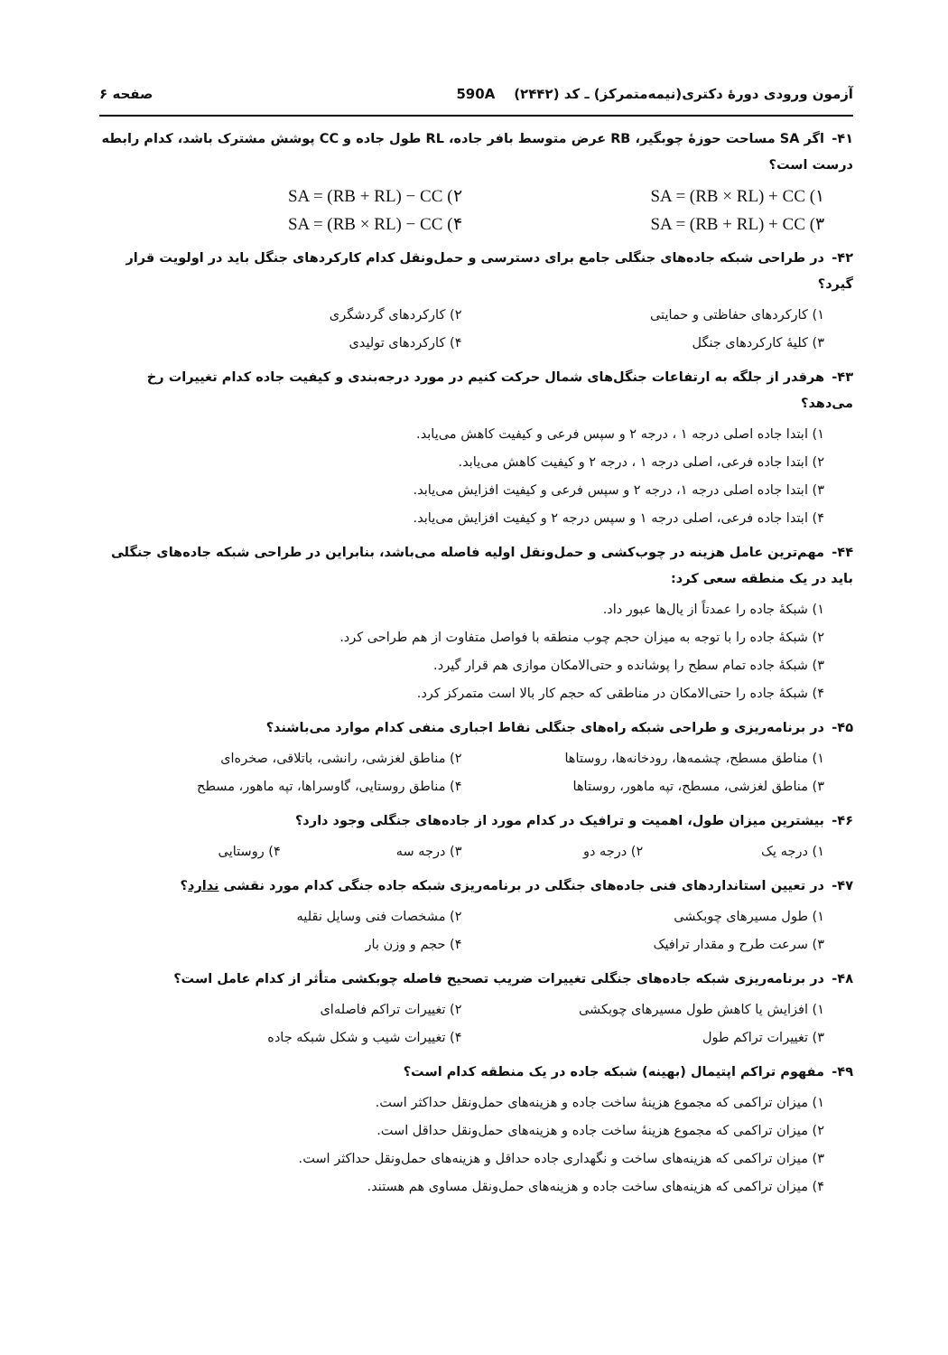آزمون ورودی دورهٔ دکتری(نیمه‌متمرکز) ـ کد (۲۴۴۲) 590A صفحه ۶
۴۱- اگر SA مساحت حوزهٔ چوبگیر، RB عرض متوسط بافر جاده، RL طول جاده و CC پوشش مشترک باشد، کدام رابطه درست است؟
۱) SA = (RB × RL) + CC
۲) SA = (RB + RL) − CC
۳) SA = (RB + RL) + CC
۴) SA = (RB × RL) − CC
۴۲- در طراحی شبکه جاده‌های جنگلی جامع برای دسترسی و حمل‌ونقل کدام کارکردهای جنگل باید در اولویت قرار گیرد؟
۱) کارکردهای حفاظتی و حمایتی
۲) کارکردهای گردشگری
۳) کلیهٔ کارکردهای جنگل
۴) کارکردهای تولیدی
۴۳- هرقدر از جلگه به ارتفاعات جنگل‌های شمال حرکت کنیم در مورد درجه‌بندی و کیفیت جاده کدام تغییرات رخ می‌دهد؟
۱) ابتدا جاده اصلی درجه ۱ ، درجه ۲ و سپس فرعی و کیفیت کاهش می‌یابد.
۲) ابتدا جاده فرعی، اصلی درجه ۱ ، درجه ۲ و کیفیت کاهش می‌یابد.
۳) ابتدا جاده اصلی درجه ۱، درجه ۲ و سپس فرعی و کیفیت افزایش می‌یابد.
۴) ابتدا جاده فرعی، اصلی درجه ۱ و سپس درجه ۲ و کیفیت افزایش می‌یابد.
۴۴- مهم‌ترین عامل هزینه در چوب‌کشی و حمل‌ونقل اولیه فاصله می‌باشد، بنابراین در طراحی شبکه جاده‌های جنگلی باید در یک منطقه سعی کرد:
۱) شبکهٔ جاده را عمدتاً از یال‌ها عبور داد.
۲) شبکهٔ جاده را با توجه به میزان حجم چوب منطقه با فواصل متفاوت از هم طراحی کرد.
۳) شبکهٔ جاده تمام سطح را پوشانده و حتی‌الامکان موازی هم قرار گیرد.
۴) شبکهٔ جاده را حتی‌الامکان در مناطقی که حجم کار بالا است متمرکز کرد.
۴۵- در برنامه‌ریزی و طراحی شبکه راه‌های جنگلی نقاط اجباری منفی کدام موارد می‌باشند؟
۱) مناطق مسطح، چشمه‌ها، رودخانه‌ها، روستاها
۲) مناطق لغزشی، رانشی، باتلاقی، صخره‌ای
۳) مناطق لغزشی، مسطح، تپه ماهور، روستاها
۴) مناطق روستایی، گاوسراها، تپه ماهور، مسطح
۴۶- بیشترین میزان طول، اهمیت و ترافیک در کدام مورد از جاده‌های جنگلی وجود دارد؟
۱) درجه یک
۲) درجه دو
۳) درجه سه
۴) روستایی
۴۷- در تعیین استانداردهای فنی جاده‌های جنگلی در برنامه‌ریزی شبکه جاده جنگی کدام مورد نقشی ندارد؟
۱) طول مسیرهای چوبکشی
۲) مشخصات فنی وسایل نقلیه
۳) سرعت طرح و مقدار ترافیک
۴) حجم و وزن بار
۴۸- در برنامه‌ریزی شبکه جاده‌های جنگلی تغییرات ضریب تصحیح فاصله چوبکشی متأثر از کدام عامل است؟
۱) افزایش یا کاهش طول مسیرهای چوبکشی
۲) تغییرات تراکم فاصله‌ای
۳) تغییرات تراکم طول
۴) تغییرات شیب و شکل شبکه جاده
۴۹- مفهوم تراکم اپتیمال (بهینه) شبکه جاده در یک منطقه کدام است؟
۱) میزان تراکمی که مجموع هزینهٔ ساخت جاده و هزینه‌های حمل‌ونقل حداکثر است.
۲) میزان تراکمی که مجموع هزینهٔ ساخت جاده و هزینه‌های حمل‌ونقل حداقل است.
۳) میزان تراکمی که هزینه‌های ساخت و نگهداری جاده حداقل و هزینه‌های حمل‌ونقل حداکثر است.
۴) میزان تراکمی که هزینه‌های ساخت جاده و هزینه‌های حمل‌ونقل مساوی هم هستند.